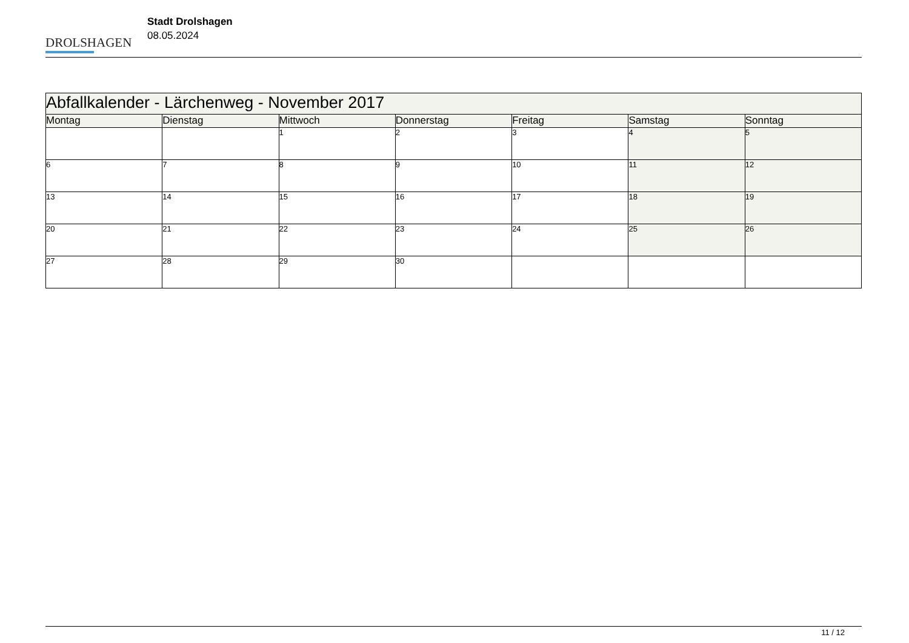DROLSHAGEN
Stadt Drolshagen
08.05.2024
| Abfallkalender - Lärchenweg - November 2017 | | | | | | |
| --- | --- | --- | --- | --- | --- | --- |
| Montag | Dienstag | Mittwoch | Donnerstag | Freitag | Samstag | Sonntag |
| | | 1 | 2 | 3 | 4 | 5 |
| 6 | 7 | 8 | 9 | 10 | 11 | 12 |
| 13 | 14 | 15 | 16 | 17 | 18 | 19 |
| 20 | 21 | 22 | 23 | 24 | 25 | 26 |
| 27 | 28 | 29 | 30 | | | |
11 / 12